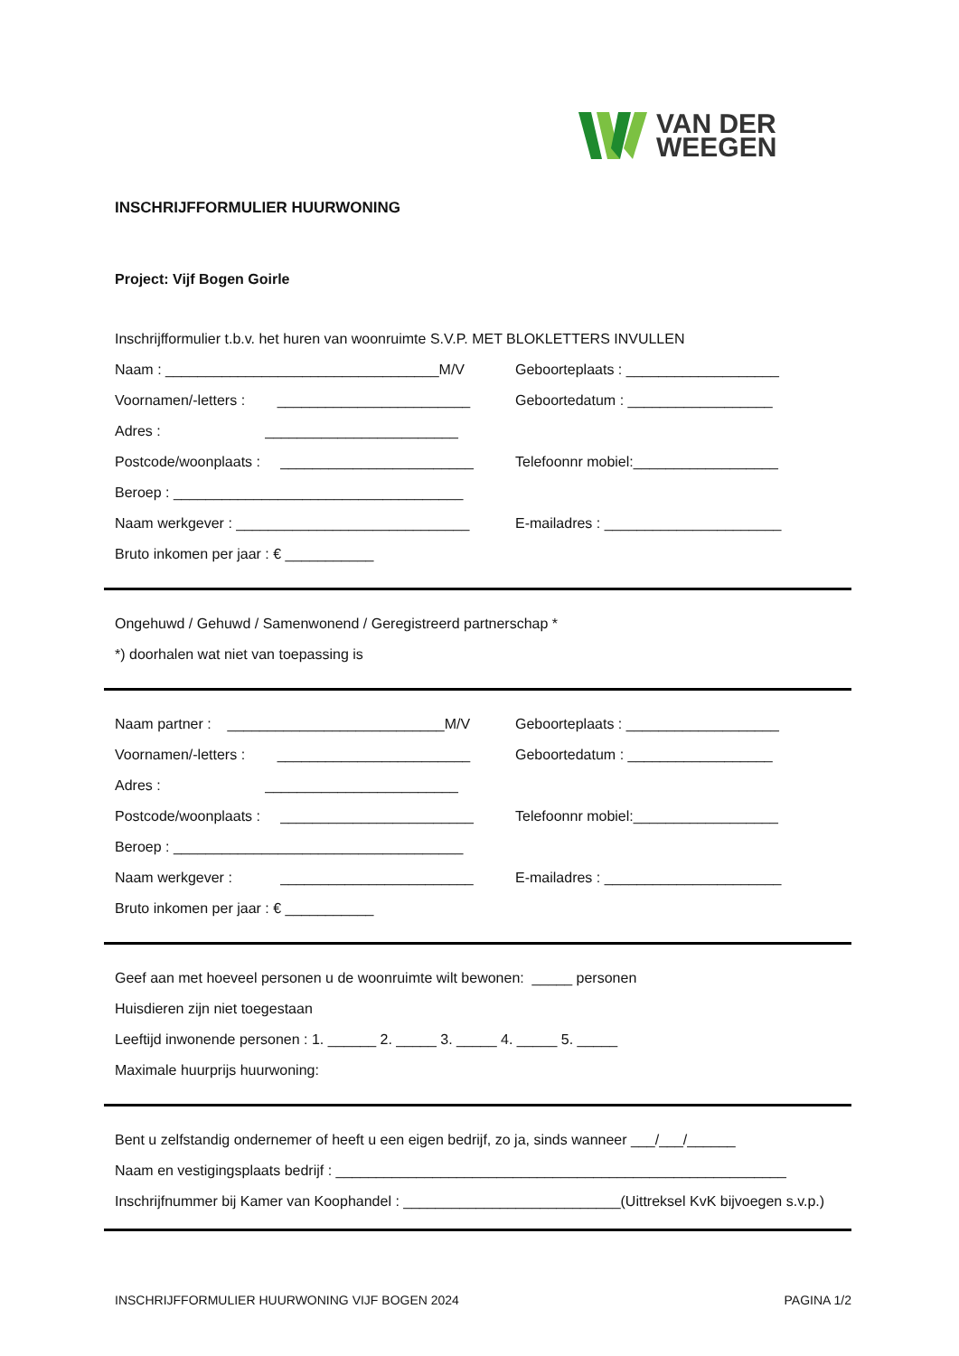VAN DER
WEEGEN
INSCHRIJFFORMULIER HUURWONING
Project: Vijf Bogen Goirle
Inschrijfformulier t.b.v. het huren van woonruimte S.V.P. MET BLOKLETTERS INVULLEN
Naam : __________________________________M/V Geboorteplaats : ___________________
Voornamen/-letters : ________________________ Geboortedatum : __________________
Adres : ________________________
Postcode/woonplaats : ________________________ Telefoonnr mobiel:__________________
Beroep : ____________________________________
Naam werkgever : _____________________________ E-mailadres : ______________________
Bruto inkomen per jaar : € ___________
Ongehuwd / Gehuwd / Samenwonend / Geregistreerd partnerschap *
*) doorhalen wat niet van toepassing is
Naam partner : ___________________________M/V Geboorteplaats : ___________________
Voornamen/-letters : ________________________ Geboortedatum : __________________
Adres : ________________________
Postcode/woonplaats : ________________________ Telefoonnr mobiel:__________________
Beroep : ____________________________________
Naam werkgever : ________________________ E-mailadres : ______________________
Bruto inkomen per jaar : € ___________
Geef aan met hoeveel personen u de woonruimte wilt bewonen: _____ personen
Huisdieren zijn niet toegestaan
Leeftijd inwonende personen : 1. ______ 2. _____ 3. _____ 4. _____ 5. _____
Maximale huurprijs huurwoning:
Bent u zelfstandig ondernemer of heeft u een eigen bedrijf, zo ja, sinds wanneer ___/___/______
Naam en vestigingsplaats bedrijf : ________________________________________________________
Inschrijfnummer bij Kamer van Koophandel : ___________________________(Uittreksel KvK bijvoegen s.v.p.)
INSCHRIJFFORMULIER HUURWONING VIJF BOGEN 2024 PAGINA 1/2